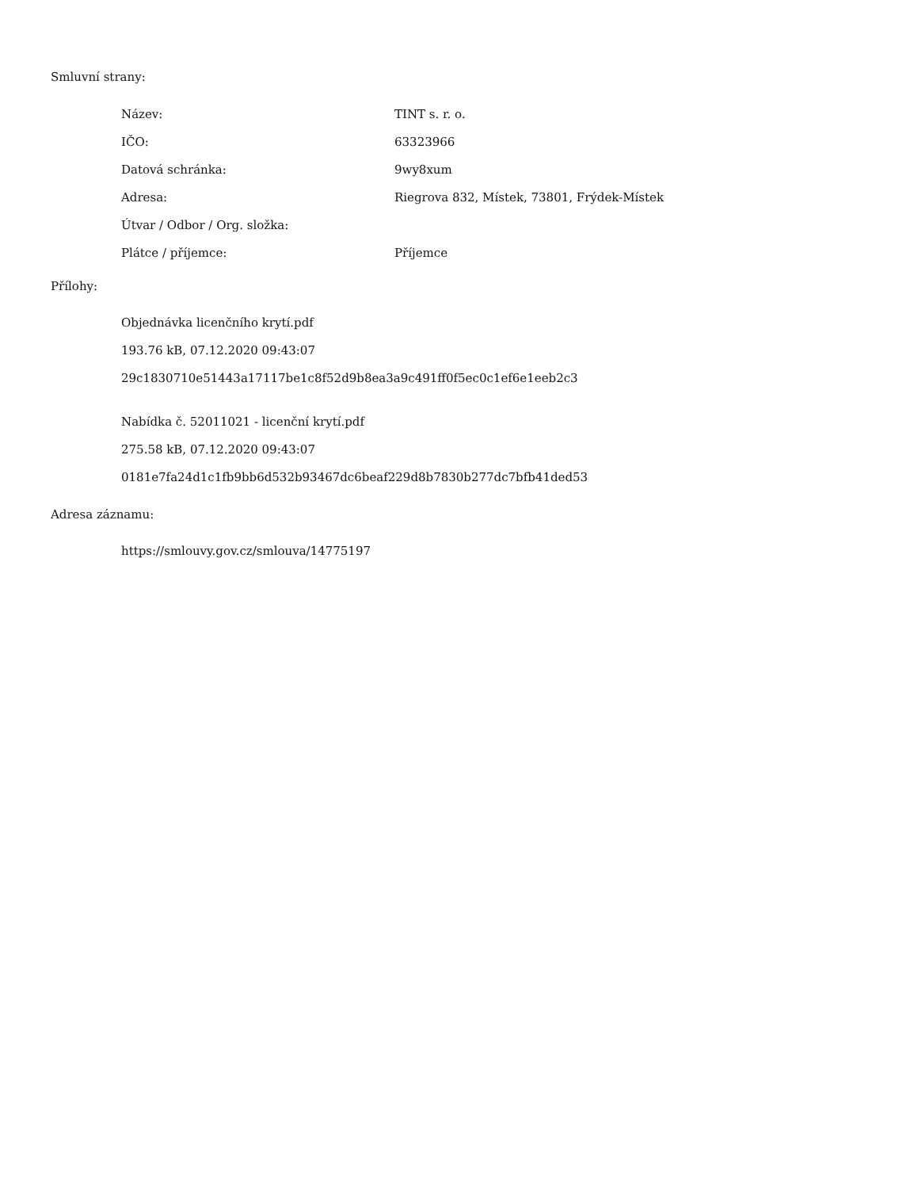Smluvní strany:
| Název: | TINT s. r. o. |
| IČO: | 63323966 |
| Datová schránka: | 9wy8xum |
| Adresa: | Riegrova 832, Místek, 73801, Frýdek-Místek |
| Útvar / Odbor / Org. složka: | |
| Plátce / příjemce: | Příjemce |
Přílohy:
Objednávka licenčního krytí.pdf
193.76 kB, 07.12.2020 09:43:07
29c1830710e51443a17117be1c8f52d9b8ea3a9c491ff0f5ec0c1ef6e1eeb2c3
Nabídka č. 52011021 - licenční krytí.pdf
275.58 kB, 07.12.2020 09:43:07
0181e7fa24d1c1fb9bb6d532b93467dc6beaf229d8b7830b277dc7bfb41ded53
Adresa záznamu:
https://smlouvy.gov.cz/smlouva/14775197